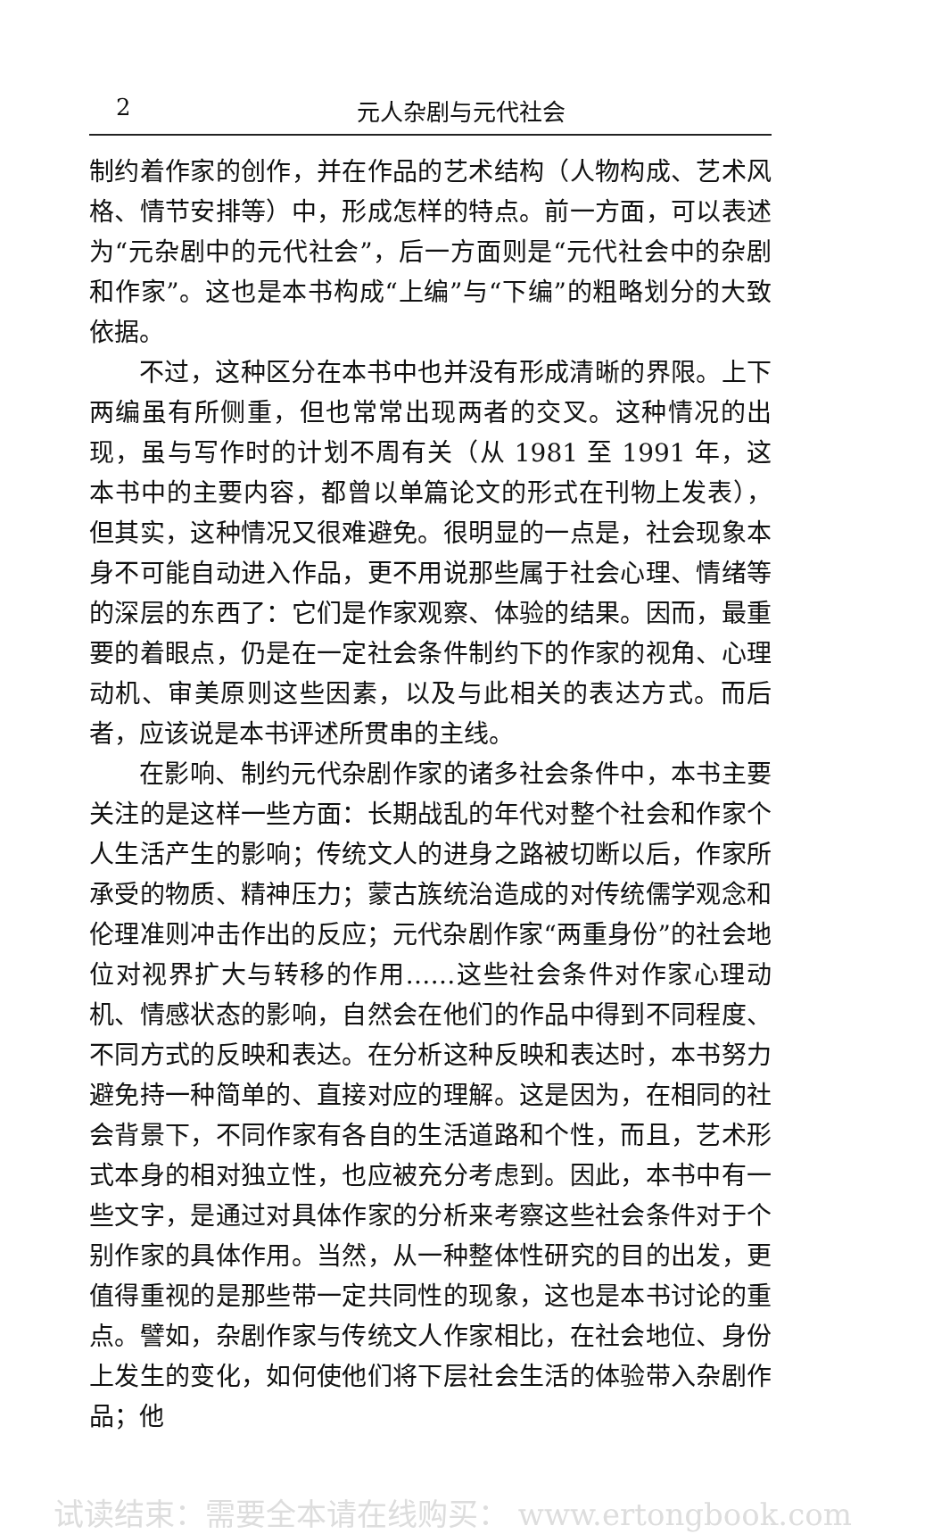2 元人杂剧与元代社会
制约着作家的创作，并在作品的艺术结构（人物构成、艺术风格、情节安排等）中，形成怎样的特点。前一方面，可以表述为“元杂剧中的元代社会”，后一方面则是“元代社会中的杂剧和作家”。这也是本书构成“上编”与“下编”的粗略划分的大致依据。
不过，这种区分在本书中也并没有形成清晰的界限。上下两编虽有所侧重，但也常常出现两者的交叉。这种情况的出现，虽与写作时的计划不周有关（从 1981 至 1991 年，这本书中的主要内容，都曾以单篇论文的形式在刊物上发表），但其实，这种情况又很难避免。很明显的一点是，社会现象本身不可能自动进入作品，更不用说那些属于社会心理、情绪等的深层的东西了：它们是作家观察、体验的结果。因而，最重要的着眼点，仍是在一定社会条件制约下的作家的视角、心理动机、审美原则这些因素，以及与此相关的表达方式。而后者，应该说是本书评述所贯串的主线。
在影响、制约元代杂剧作家的诸多社会条件中，本书主要关注的是这样一些方面：长期战乱的年代对整个社会和作家个人生活产生的影响；传统文人的进身之路被切断以后，作家所承受的物质、精神压力；蒙古族统治造成的对传统儒学观念和伦理准则冲击作出的反应；元代杂剧作家“两重身份”的社会地位对视界扩大与转移的作用……这些社会条件对作家心理动机、情感状态的影响，自然会在他们的作品中得到不同程度、不同方式的反映和表达。在分析这种反映和表达时，本书努力避免持一种简单的、直接对应的理解。这是因为，在相同的社会背景下，不同作家有各自的生活道路和个性，而且，艺术形式本身的相对独立性，也应被充分考虑到。因此，本书中有一些文字，是通过对具体作家的分析来考察这些社会条件对于个别作家的具体作用。当然，从一种整体性研究的目的出发，更值得重视的是那些带一定共同性的现象，这也是本书讨论的重点。譬如，杂剧作家与传统文人作家相比，在社会地位、身份上发生的变化，如何使他们将下层社会生活的体验带入杂剧作品；他
试读结束：需要全本请在线购买： www.ertongbook.com